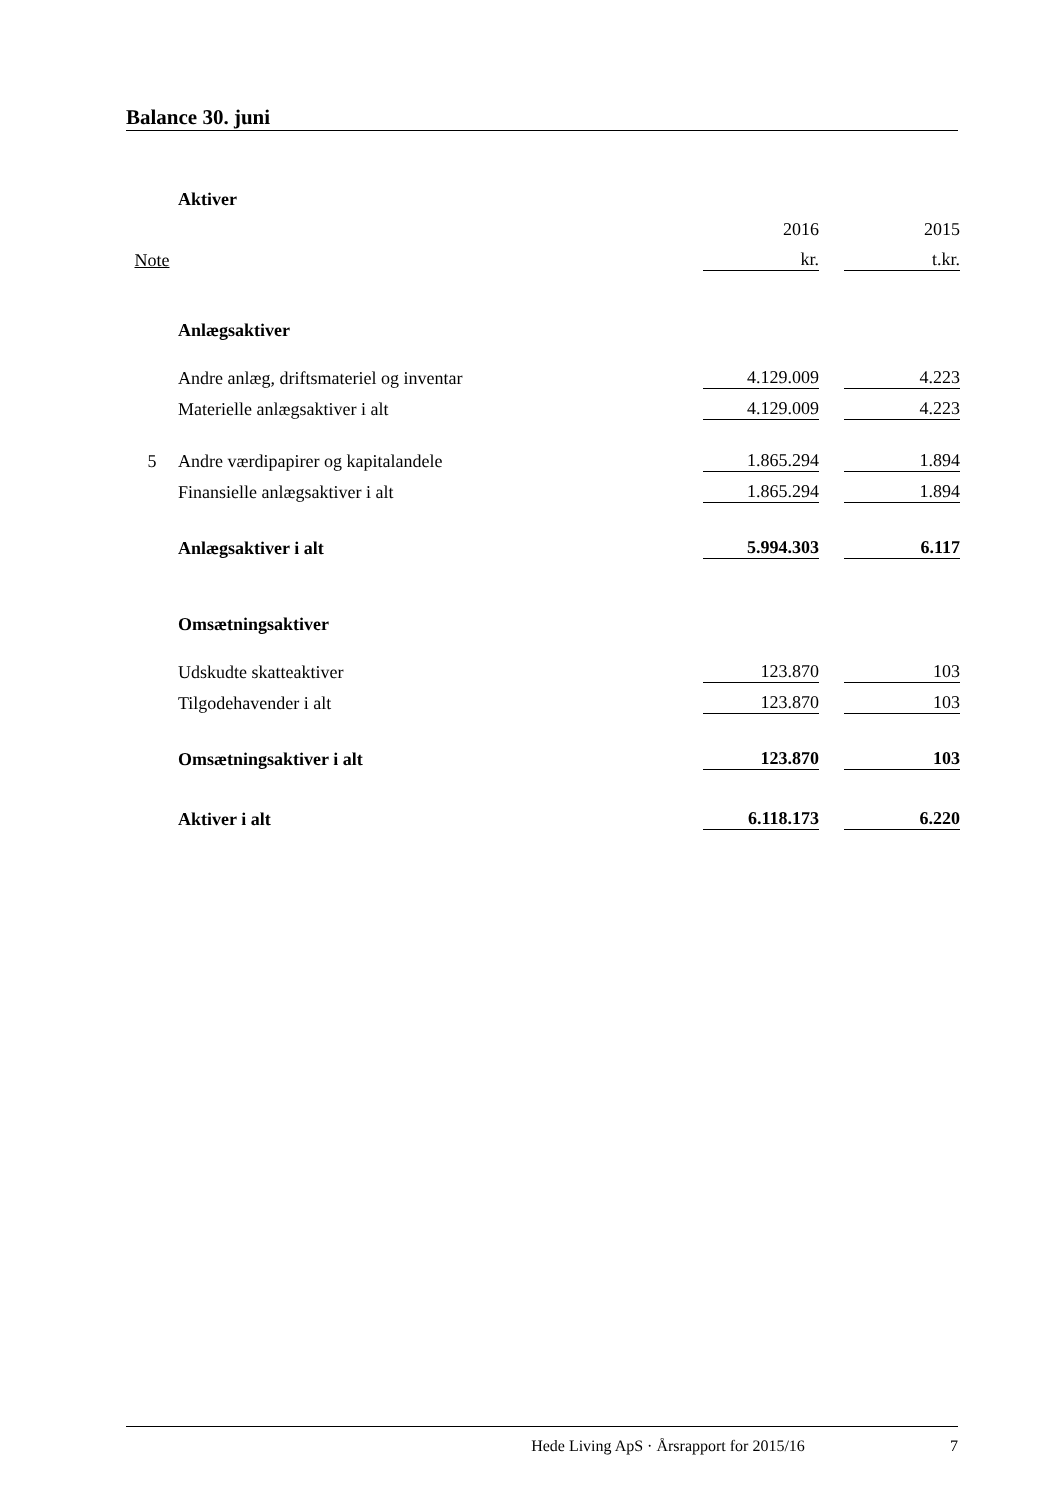Balance 30. juni
| | Aktiver | | | |
| | | 2016 | | 2015 |
| Note | | kr. | | t.kr. |
| | Anlægsaktiver | | | |
| | Andre anlæg, driftsmateriel og inventar | 4.129.009 | | 4.223 |
| | Materielle anlægsaktiver i alt | 4.129.009 | | 4.223 |
| 5 | Andre værdipapirer og kapitalandele | 1.865.294 | | 1.894 |
| | Finansielle anlægsaktiver i alt | 1.865.294 | | 1.894 |
| | Anlægsaktiver i alt | 5.994.303 | | 6.117 |
| | Omsætningsaktiver | | | |
| | Udskudte skatteaktiver | 123.870 | | 103 |
| | Tilgodehavender i alt | 123.870 | | 103 |
| | Omsætningsaktiver i alt | 123.870 | | 103 |
| | Aktiver i alt | 6.118.173 | | 6.220 |
Hede Living ApS · Årsrapport for 2015/16 7